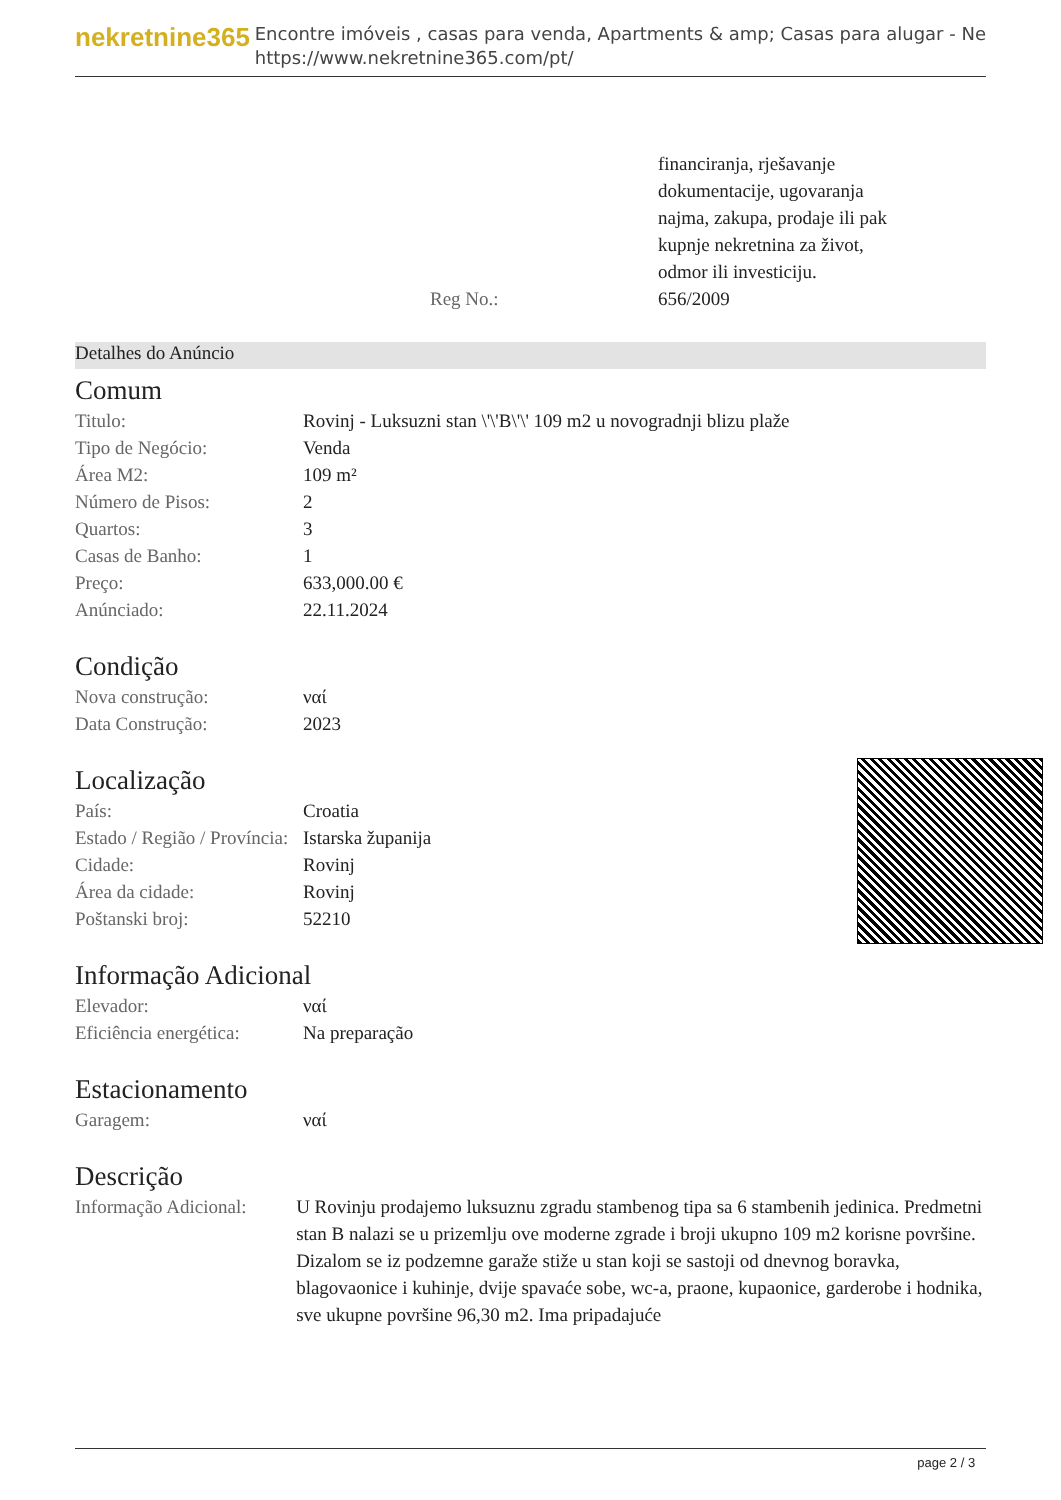nekretnine365
Encontre imóveis , casas para venda, Apartments & amp; Casas para alugar - Ne
https://www.nekretnine365.com/pt/
| | financiranja, rješavanje dokumentacije, ugovaranja najma, zakupa, prodaje ili pak kupnje nekretnina za život, odmor ili investiciju. |
| Reg No.: | 656/2009 |
Detalhes do Anúncio
Comum
| Titulo: | Rovinj - Luksuzni stan \'\'B\'\' 109 m2 u novogradnji blizu plaže |
| Tipo de Negócio: | Venda |
| Área M2: | 109 m² |
| Número de Pisos: | 2 |
| Quartos: | 3 |
| Casas de Banho: | 1 |
| Preço: | 633,000.00 € |
| Anúnciado: | 22.11.2024 |
Condição
| Nova construção: | ναί |
| Data Construção: | 2023 |
Localização
| País: | Croatia |
| Estado / Região / Província: | Istarska županija |
| Cidade: | Rovinj |
| Área da cidade: | Rovinj |
| Poštanski broj: | 52210 |
Informação Adicional
| Elevador: | ναί |
| Eficiência energética: | Na preparação |
Estacionamento
| Garagem: | ναί |
Descrição
| Informação Adicional: | U Rovinju prodajemo luksuznu zgradu stambenog tipa sa 6 stambenih jedinica. Predmetni stan B nalazi se u prizemlju ove moderne zgrade i broji ukupno 109 m2 korisne površine. Dizalom se iz podzemne garaže stiže u stan koji se sastoji od dnevnog boravka, blagovaonice i kuhinje, dvije spavaće sobe, wc-a, praone, kupaonice, garderobe i hodnika, sve ukupne površine 96,30 m2. Ima pripadajuće |
page 2 / 3